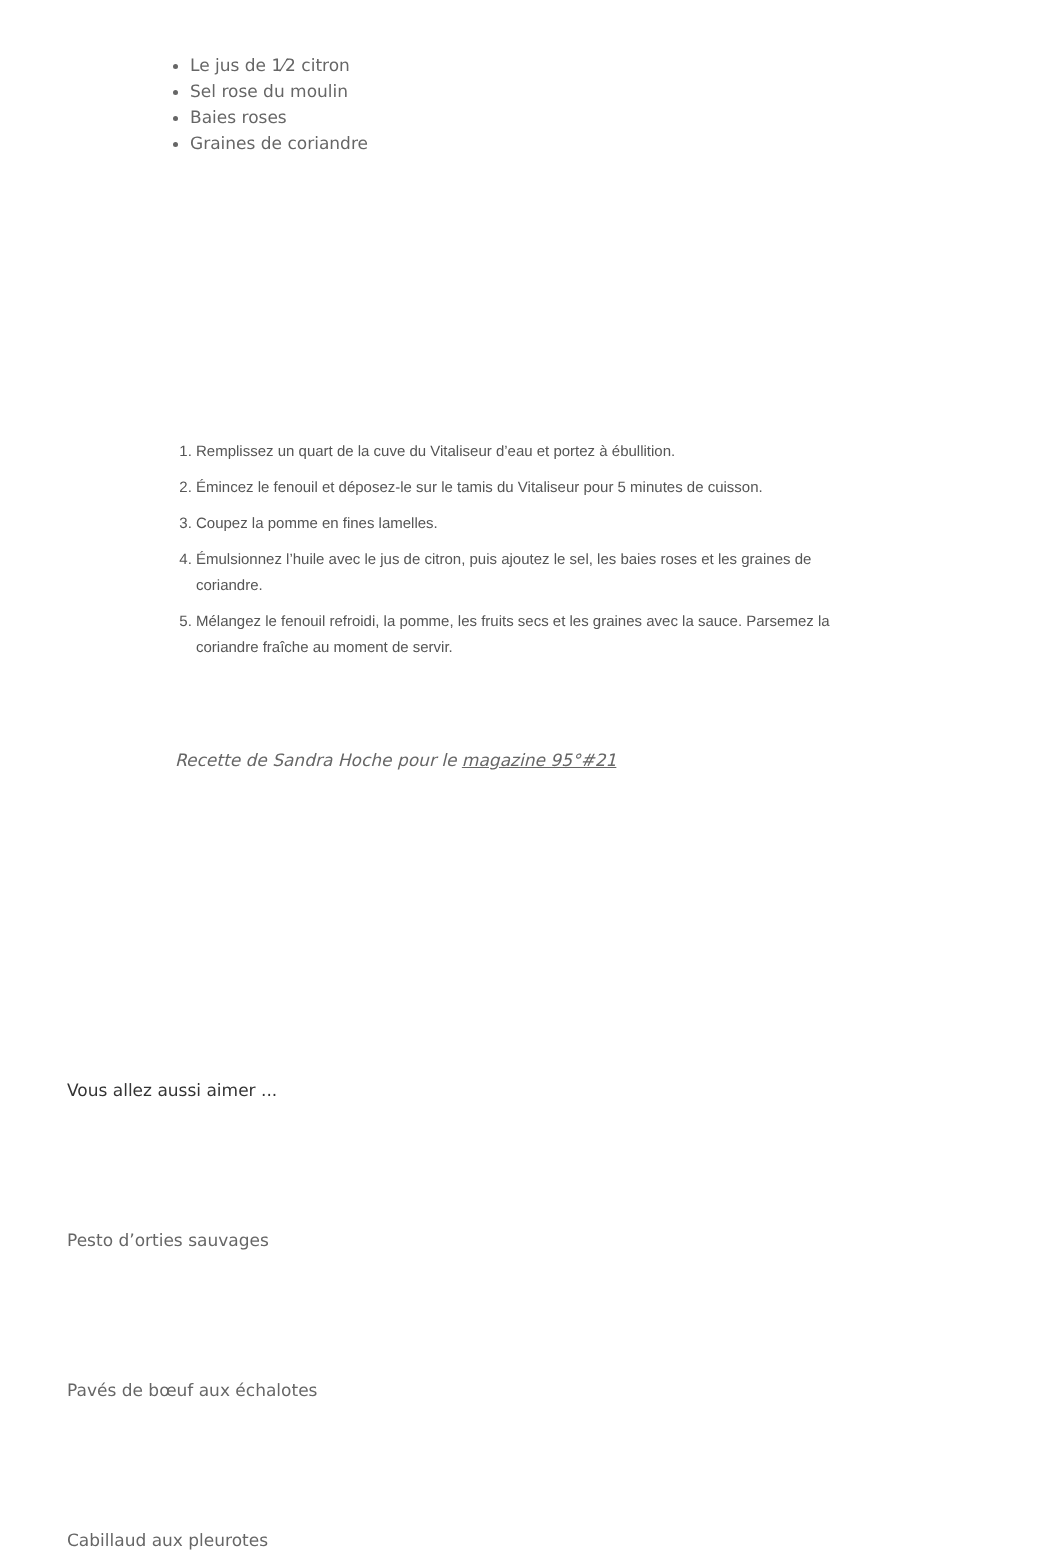Le jus de 1⁄2 citron
Sel rose du moulin
Baies roses
Graines de coriandre
1. Remplissez un quart de la cuve du Vitaliseur d’eau et portez à ébullition.
2. Émincez le fenouil et déposez-le sur le tamis du Vitaliseur pour 5 minutes de cuisson.
3. Coupez la pomme en fines lamelles.
4. Émulsionnez l’huile avec le jus de citron, puis ajoutez le sel, les baies roses et les graines de coriandre.
5. Mélangez le fenouil refroidi, la pomme, les fruits secs et les graines avec la sauce. Parsemez la coriandre fraîche au moment de servir.
Recette de Sandra Hoche pour le magazine 95°#21
Vous allez aussi aimer ...
Pesto d’orties sauvages
Pavés de bœuf aux échalotes
Cabillaud aux pleurotes